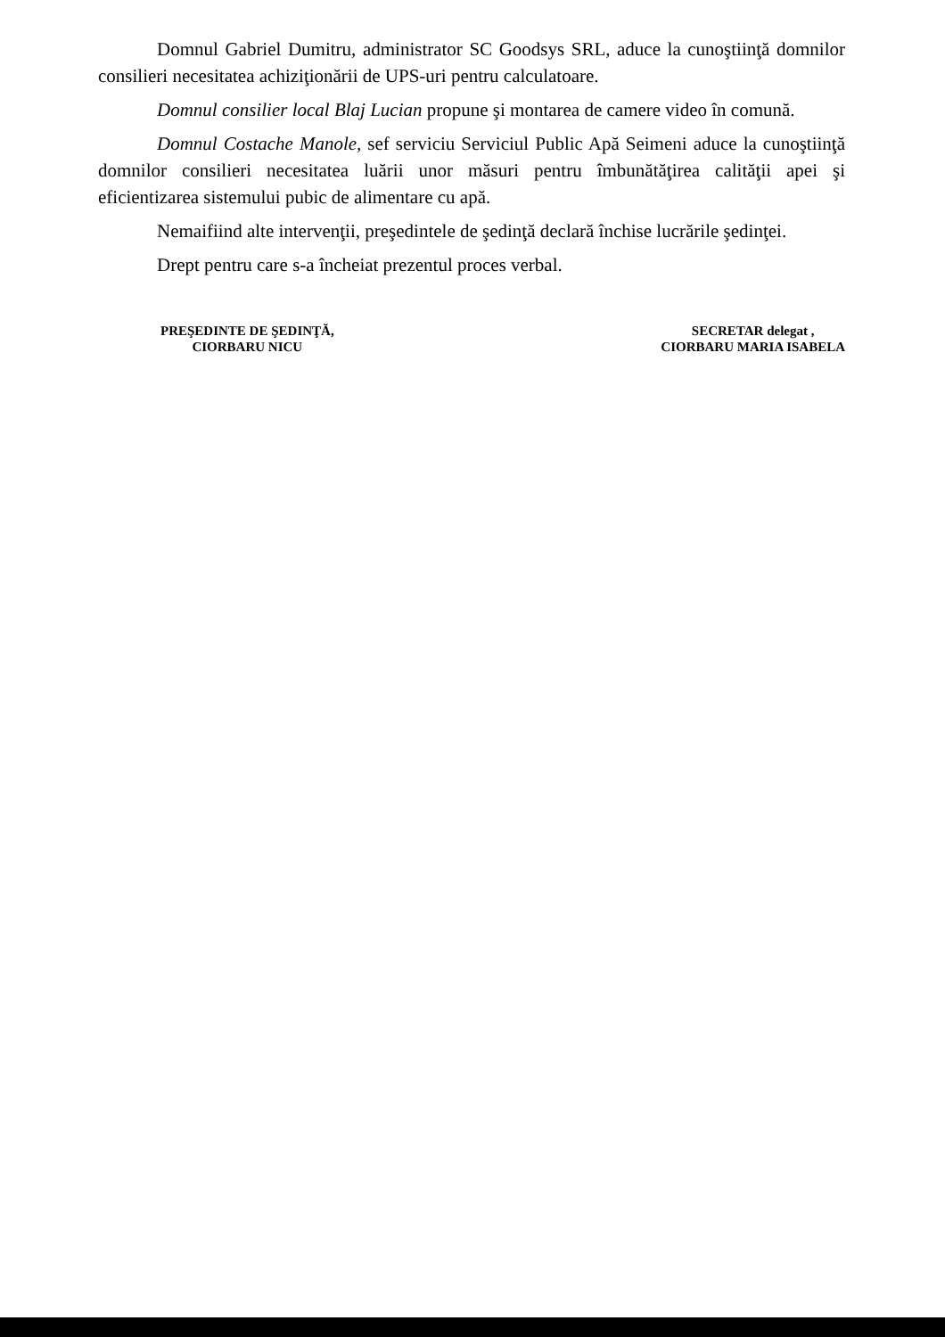Domnul Gabriel Dumitru, administrator SC Goodsys SRL, aduce la cunoştiinţă domnilor consilieri necesitatea achiziţionării de UPS-uri pentru calculatoare.
Domnul consilier local Blaj Lucian propune şi montarea de camere video în comună.
Domnul Costache Manole, sef serviciu Serviciul Public Apă Seimeni aduce la cunoştiinţă domnilor consilieri necesitatea luării unor măsuri pentru îmbunătăţirea calităţii apei şi eficientizarea sistemului pubic de alimentare cu apă.
Nemaifiind alte intervenţii, preşedintele de şedinţă declară închise lucrările şedinţei.
Drept pentru care s-a încheiat prezentul proces verbal.
PREŞEDINTE DE ŞEDINŢĂ,
CIORBARU NICU
SECRETAR delegat ,
CIORBARU MARIA ISABELA